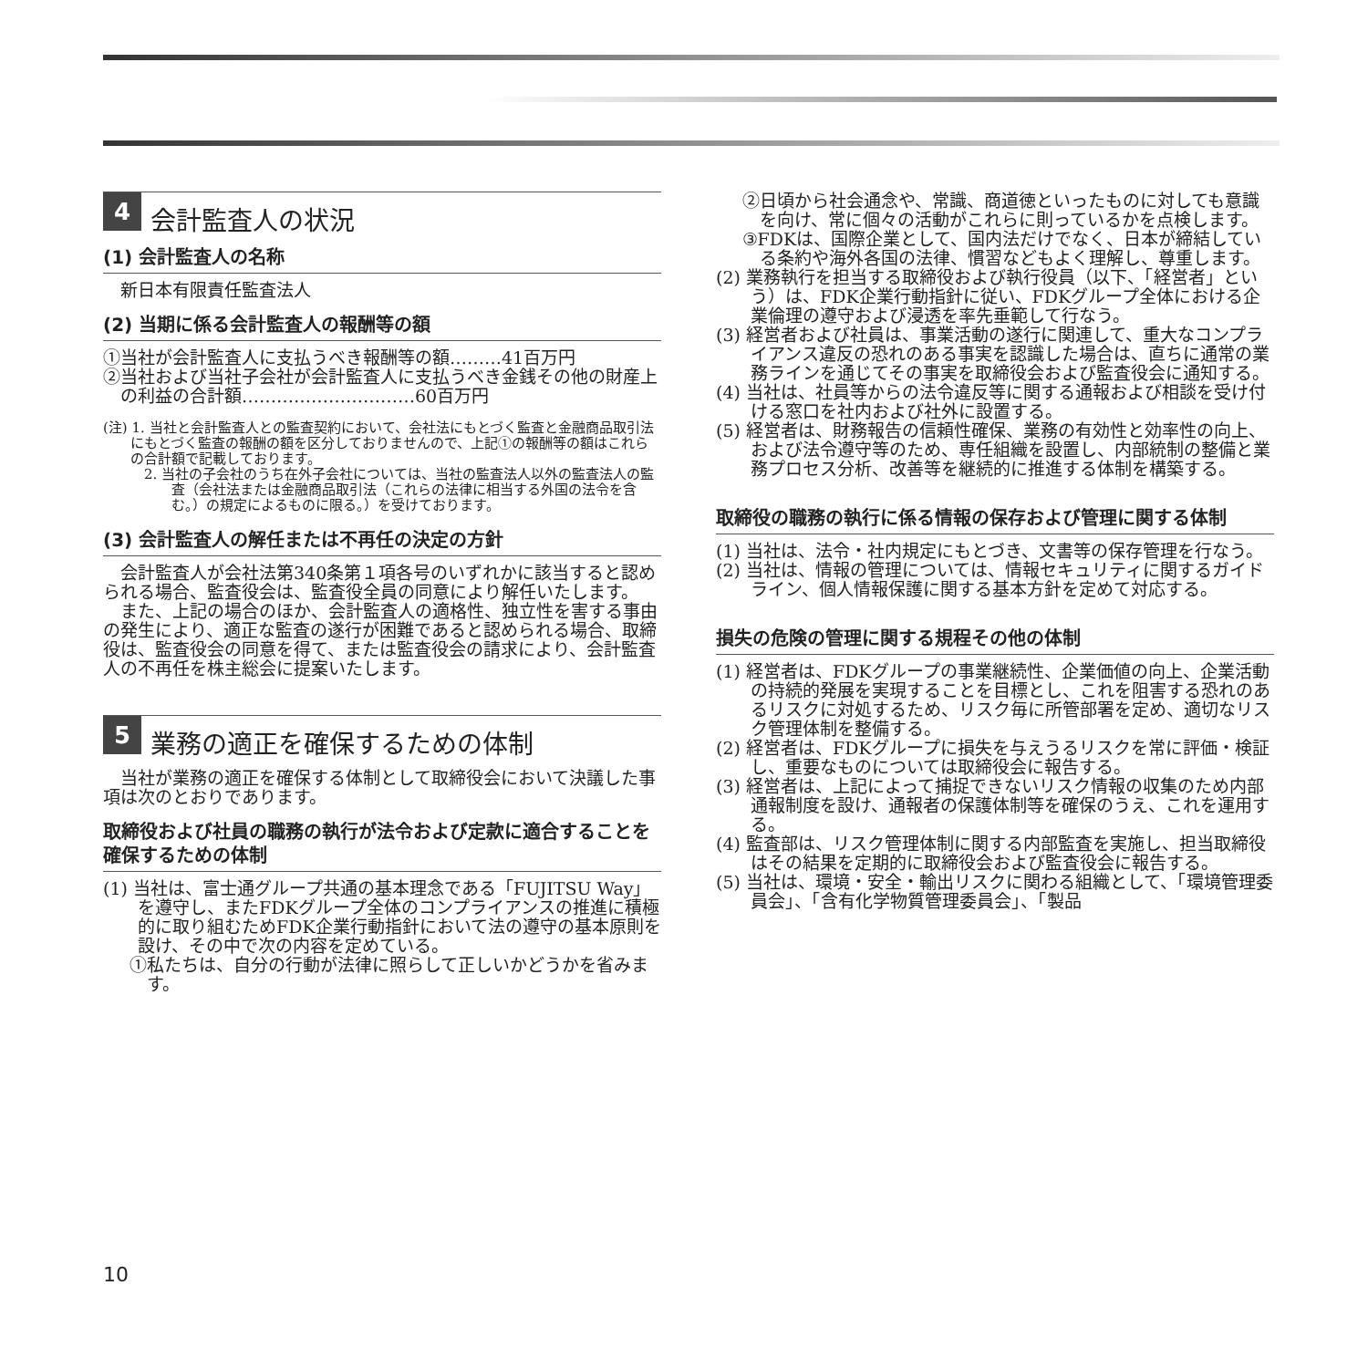4 会計監査人の状況
(1) 会計監査人の名称
　新日本有限責任監査法人
(2) 当期に係る会計監査人の報酬等の額
①当社が会計監査人に支払うべき報酬等の額………41百万円
②当社および当社子会社が会計監査人に支払うべき金銭その他の財産上の利益の合計額…………………………60百万円
(注) 1. 当社と会計監査人との監査契約において、会社法にもとづく監査と金融商品取引法にもとづく監査の報酬の額を区分しておりませんので、上記①の報酬等の額はこれらの合計額で記載しております。
2. 当社の子会社のうち在外子会社については、当社の監査法人以外の監査法人の監査（会社法または金融商品取引法（これらの法律に相当する外国の法令を含む。）の規定によるものに限る。）を受けております。
(3) 会計監査人の解任または不再任の決定の方針
　会計監査人が会社法第340条第１項各号のいずれかに該当すると認められる場合、監査役会は、監査役全員の同意により解任いたします。
　また、上記の場合のほか、会計監査人の適格性、独立性を害する事由の発生により、適正な監査の遂行が困難であると認められる場合、取締役は、監査役会の同意を得て、または監査役会の請求により、会計監査人の不再任を株主総会に提案いたします。
5 業務の適正を確保するための体制
　当社が業務の適正を確保する体制として取締役会において決議した事項は次のとおりであります。
取締役および社員の職務の執行が法令および定款に適合することを確保するための体制
(1) 当社は、富士通グループ共通の基本理念である「FUJITSU Way」を遵守し、またFDKグループ全体のコンプライアンスの推進に積極的に取り組むためFDK企業行動指針において法の遵守の基本原則を設け、その中で次の内容を定めている。
①私たちは、自分の行動が法律に照らして正しいかどうかを省みます。
②日頃から社会通念や、常識、商道徳といったものに対しても意識を向け、常に個々の活動がこれらに則っているかを点検します。
③FDKは、国際企業として、国内法だけでなく、日本が締結している条約や海外各国の法律、慣習などもよく理解し、尊重します。
(2) 業務執行を担当する取締役および執行役員（以下、「経営者」という）は、FDK企業行動指針に従い、FDKグループ全体における企業倫理の遵守および浸透を率先垂範して行なう。
(3) 経営者および社員は、事業活動の遂行に関連して、重大なコンプライアンス違反の恐れのある事実を認識した場合は、直ちに通常の業務ラインを通じてその事実を取締役会および監査役会に通知する。
(4) 当社は、社員等からの法令違反等に関する通報および相談を受け付ける窓口を社内および社外に設置する。
(5) 経営者は、財務報告の信頼性確保、業務の有効性と効率性の向上、および法令遵守等のため、専任組織を設置し、内部統制の整備と業務プロセス分析、改善等を継続的に推進する体制を構築する。
取締役の職務の執行に係る情報の保存および管理に関する体制
(1) 当社は、法令・社内規定にもとづき、文書等の保存管理を行なう。
(2) 当社は、情報の管理については、情報セキュリティに関するガイドライン、個人情報保護に関する基本方針を定めて対応する。
損失の危険の管理に関する規程その他の体制
(1) 経営者は、FDKグループの事業継続性、企業価値の向上、企業活動の持続的発展を実現することを目標とし、これを阻害する恐れのあるリスクに対処するため、リスク毎に所管部署を定め、適切なリスク管理体制を整備する。
(2) 経営者は、FDKグループに損失を与えうるリスクを常に評価・検証し、重要なものについては取締役会に報告する。
(3) 経営者は、上記によって捕捉できないリスク情報の収集のため内部通報制度を設け、通報者の保護体制等を確保のうえ、これを運用する。
(4) 監査部は、リスク管理体制に関する内部監査を実施し、担当取締役はその結果を定期的に取締役会および監査役会に報告する。
(5) 当社は、環境・安全・輸出リスクに関わる組織として、「環境管理委員会」、「含有化学物質管理委員会」、「製品
10